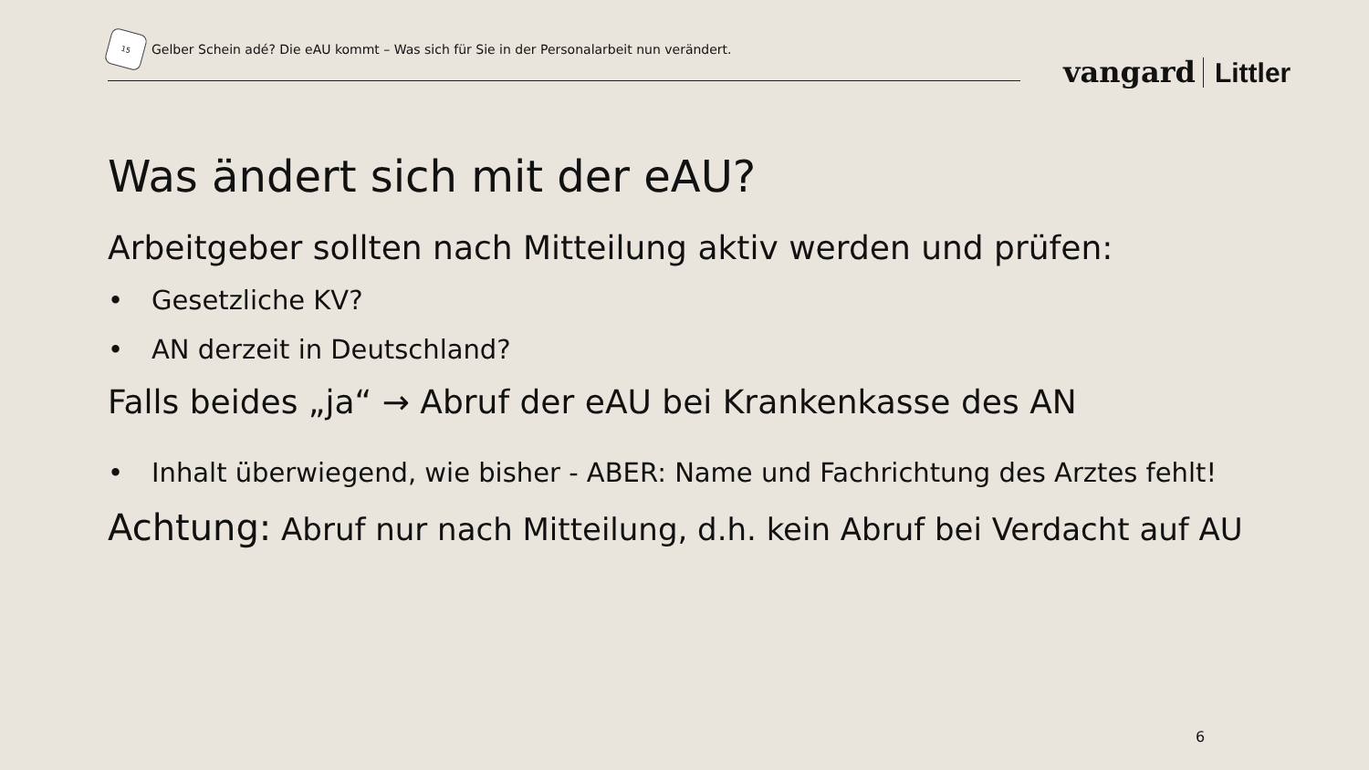15
Gelber Schein adé? Die eAU kommt – Was sich für Sie in der Personalarbeit nun verändert.
vangard Littler
Was ändert sich mit der eAU?
Arbeitgeber sollten nach Mitteilung aktiv werden und prüfen:
• Gesetzliche KV?
• AN derzeit in Deutschland?
Falls beides „ja“ → Abruf der eAU bei Krankenkasse des AN
• Inhalt überwiegend, wie bisher - ABER: Name und Fachrichtung des Arztes fehlt!
Achtung: Abruf nur nach Mitteilung, d.h. kein Abruf bei Verdacht auf AU
6